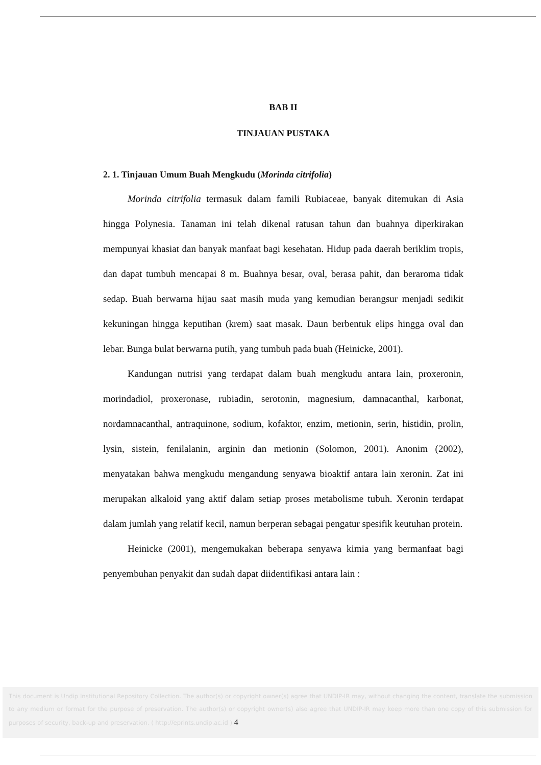BAB II
TINJAUAN PUSTAKA
2. 1. Tinjauan Umum Buah Mengkudu (Morinda citrifolia)
Morinda citrifolia termasuk dalam famili Rubiaceae, banyak ditemukan di Asia hingga Polynesia. Tanaman ini telah dikenal ratusan tahun dan buahnya diperkirakan mempunyai khasiat dan banyak manfaat bagi kesehatan. Hidup pada daerah beriklim tropis, dan dapat tumbuh mencapai 8 m. Buahnya besar, oval, berasa pahit, dan beraroma tidak sedap. Buah berwarna hijau saat masih muda yang kemudian berangsur menjadi sedikit kekuningan hingga keputihan (krem) saat masak. Daun berbentuk elips hingga oval dan lebar. Bunga bulat berwarna putih, yang tumbuh pada buah (Heinicke, 2001).
Kandungan nutrisi yang terdapat dalam buah mengkudu antara lain, proxeronin, morindadiol, proxeronase, rubiadin, serotonin, magnesium, damnacanthal, karbonat, nordamnacanthal, antraquinone, sodium, kofaktor, enzim, metionin, serin, histidin, prolin, lysin, sistein, fenilalanin, arginin dan metionin (Solomon, 2001). Anonim (2002), menyatakan bahwa mengkudu mengandung senyawa bioaktif antara lain xeronin. Zat ini merupakan alkaloid yang aktif dalam setiap proses metabolisme tubuh. Xeronin terdapat dalam jumlah yang relatif kecil, namun berperan sebagai pengatur spesifik keutuhan protein.
Heinicke (2001), mengemukakan beberapa senyawa kimia yang bermanfaat bagi penyembuhan penyakit dan sudah dapat diidentifikasi antara lain :
This document is Undip Institutional Repository Collection. The author(s) or copyright owner(s) agree that UNDIP-IR may, without changing the content, translate the submission to any medium or format for the purpose of preservation. The author(s) or copyright owner(s) also agree that UNDIP-IR may keep more than one copy of this submission for purposes of security, back-up and preservation. ( http://eprints.undip.ac.id ) 4